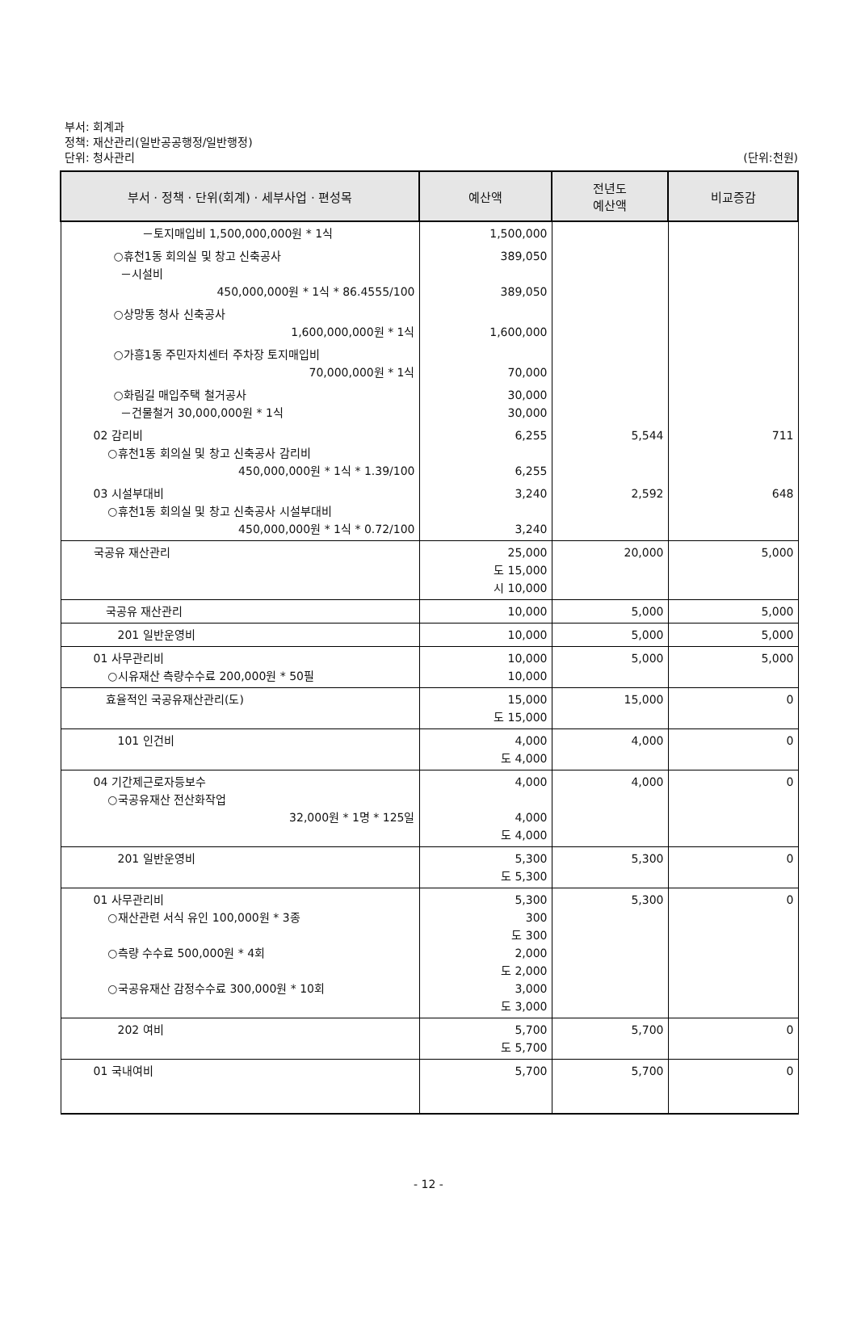부서: 회계과
정책: 재산관리(일반공공행정/일반행정)
단위: 청사관리 (단위:천원)
| 부서 · 정책 · 단위(회계) · 세부사업 · 편성목 | 예산액 | 전년도 예산액 | 비교증감 |
| --- | --- | --- | --- |
| －토지매입비 1,500,000,000원 * 1식 | 1,500,000 | | |
| ○휴천1동 회의실 및 창고 신축공사 －시설비 450,000,000원 * 1식 * 86.4555/100 | 389,050 389,050 | | |
| ○상망동 청사 신축공사 1,600,000,000원 * 1식 | 1,600,000 | | |
| ○가흥1동 주민자치센터 주차장 토지매입비 70,000,000원 * 1식 | 70,000 | | |
| ○화림길 매입주택 철거공사 －건물철거 30,000,000원 * 1식 | 30,000 30,000 | | |
| 02 감리비 ○휴천1동 회의실 및 창고 신축공사 감리비 450,000,000원 * 1식 * 1.39/100 | 6,255 6,255 | 5,544 | 711 |
| 03 시설부대비 ○휴천1동 회의실 및 창고 신축공사 시설부대비 450,000,000원 * 1식 * 0.72/100 | 3,240 3,240 | 2,592 | 648 |
| 국공유 재산관리 | 25,000 도 15,000 시 10,000 | 20,000 | 5,000 |
| 국공유 재산관리 | 10,000 | 5,000 | 5,000 |
| 201 일반운영비 | 10,000 | 5,000 | 5,000 |
| 01 사무관리비 ○시유재산 측량수수료 200,000원 * 50필 | 10,000 10,000 | 5,000 | 5,000 |
| 효율적인 국공유재산관리(도) | 15,000 도 15,000 | 15,000 | 0 |
| 101 인건비 | 4,000 도 4,000 | 4,000 | 0 |
| 04 기간제근로자등보수 ○국공유재산 전산화작업 32,000원 * 1명 * 125일 | 4,000 4,000 도 4,000 | 4,000 | 0 |
| 201 일반운영비 | 5,300 도 5,300 | 5,300 | 0 |
| 01 사무관리비 ○재산관련 서식 유인 100,000원 * 3종 ○측량 수수료 500,000원 * 4회 ○국공유재산 감정수수료 300,000원 * 10회 | 5,300 300 도 300 2,000 도 2,000 3,000 도 3,000 | 5,300 | 0 |
| 202 여비 | 5,700 도 5,700 | 5,700 | 0 |
| 01 국내여비 | 5,700 | 5,700 | 0 |
- 12 -